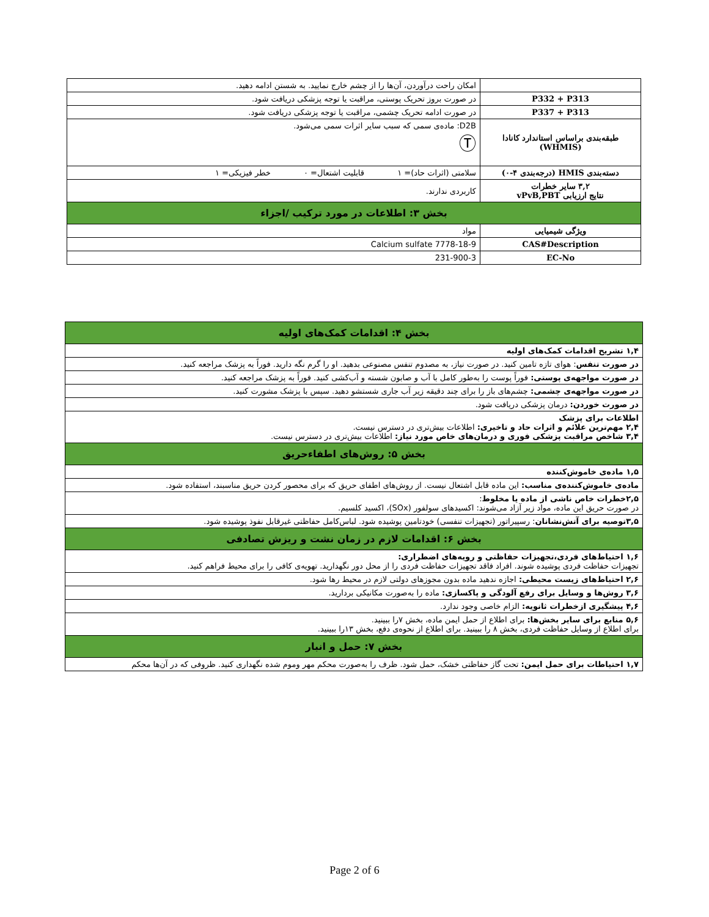| | امکان راحت درآوردن، آن‌ها را از چشم خارج نمایید. به شستن ادامه دهید. |
| P332 + P313 | در صورت بروز تحریک پوستی، مراقبت یا توجه پزشکی دریافت شود. |
| P337 + P313 | در صورت ادامه تحریک چشمی، مراقبت یا توجه پزشکی دریافت شود. |
| طبقه‌بندی براساس استاندارد کانادا (WHMIS) | D2B: ماده‌ی سمی که سبب سایر اثرات سمی می‌شود. Ⓣ |
| دسته‌بندی HMIS (درجه‌بندی ۴-۰) | سلامتی (اثرات حاد)= ۱ قابلیت اشتعال= ۰ خطر فیزیکی= ۱ |
| ۳,۲ سایر خطرات نتایج ارزیابی vPvB,PBT | کاربردی ندارند. |
| بخش ۳: اطلاعات در مورد ترکیب /اجزاء | |
| ویژگی شیمیایی | مواد |
| CAS#Description | 7778-18-9 Calcium sulfate |
| EC-No | 231-900-3 |
| بخش ۴: اقدامات کمک‌های اولیه |
| ۱,۴ تشریح اقدامات کمک‌های اولیه |
| در صورت تنفس : هوای تازه تامین کنید. در صورت نیاز، به مصدوم تنفس مصنوعی بدهید. او را گرم نگه دارید. فوراً به پزشک مراجعه کنید. |
| در صورت مواجهه‌ی پوستی: فوراً پوست را به‌طور کامل با آب و صابون شسته و آب‌کشی کنید. فوراً به پزشک مراجعه کنید. |
| در صورت مواجهه‌ی چشمی: چشم‌های باز را برای چند دقیقه زیر آب جاری شستشو دهید. سپس با پزشک مشورت کنید. |
| در صورت خوردن: درمان پزشکی دریافت شود. |
| اطلاعات برای پزشک ۲,۴ مهم‌ترین علائم و اثرات حاد و تاخیری: اطلاعات بیش‌تری در دسترس نیست. ۳,۴ شاخص مراقبت پزشکی فوری و درمان‌های خاص مورد نیاز: اطلاعات بیش‌تری در دسترس نیست. |
| بخش ۵: روش‌های اطفاءحریق |
| ۱,۵ ماده‌ی خاموش‌کننده |
| ماده‌ی خاموش‌کننده‌ی مناسب: این ماده قابل اشتعال نیست. از روش‌های اطفای حریق که برای محصور کردن حریق مناسبند، استفاده شود. |
| ۲,۵خطرات خاص ناشی از ماده یا مخلوط : در صورت حریق این ماده، مواد زیر آزاد می‌شوند: اکسیدهای سولفور (SOx)، اکسید کلسیم. |
| ۳,۵توصیه برای آتش‌نشانان : رسپیراتور (تجهیزات تنفسی) خودتامین پوشیده شود. لباس‌کامل حفاظتی غیرقابل نفوذ پوشیده شود. |
| بخش ۶: اقدامات لازم در زمان نشت و ریزش تصادفی |
| ۱,۶ احتیاط‌های فردی،تجهیزات حفاظتی و رویه‌های اضطراری: تجهیزات حفاظت فردی پوشیده شوند. افراد فاقد تجهیزات حفاظت فردی را از محل دور نگهدارید. تهویه‌ی کافی را برای محیط فراهم کنید. |
| ۲,۶ احتیاط‌های زیست محیطی: اجازه ندهید ماده بدون مجوزهای دولتی لازم در محیط رها شود. |
| ۳,۶ روش‌ها و وسایل برای رفع آلودگی و پاکسازی: ماده را به‌صورت مکانیکی بردارید. |
| ۴,۶ پیشگیری ازخطرات ثانویه: الزام خاصی وجود ندارد. |
| ۵,۶ منابع برای سایر بخش‌ها: برای اطلاع از حمل ایمن ماده، بخش ۷را ببینید. برای اطلاع از وسایل حفاظت فردی، بخش ۸ را ببینید. برای اطلاع از نحوه‌ی دفع، بخش ۱۳را ببینید. |
| بخش ۷: حمل و انبار |
| ۱,۷ احتیاطات برای حمل ایمن: تحت گاز حفاظتی خشک، حمل شود. ظرف را به‌صورت محکم مهر وموم شده نگهداری کنید. ظروفی که در آن‌ها محکم |
Page 2 of 6